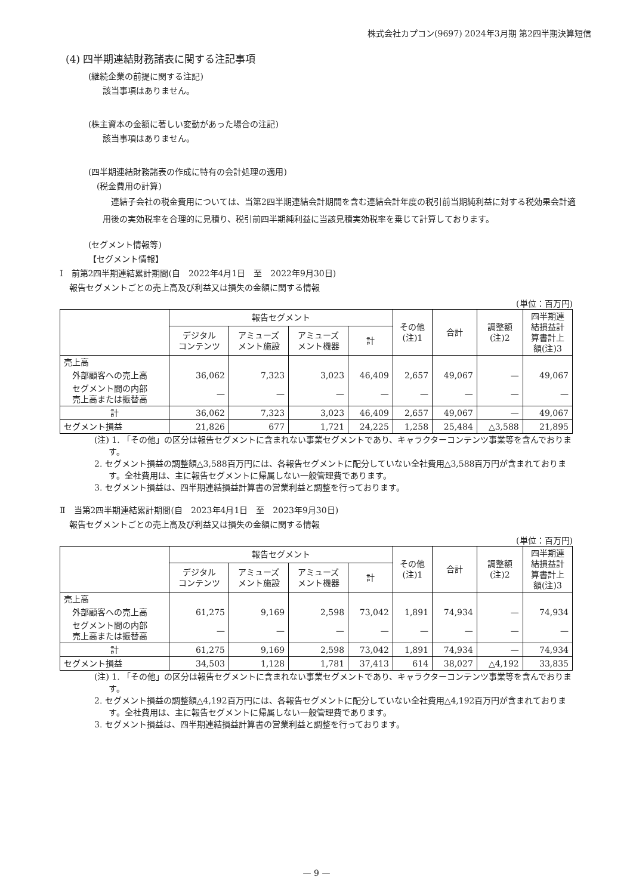株式会社カプコン(9697) 2024年3月期 第2四半期決算短信
(4) 四半期連結財務諸表に関する注記事項
(継続企業の前提に関する注記)
該当事項はありません。
(株主資本の金額に著しい変動があった場合の注記)
該当事項はありません。
(四半期連結財務諸表の作成に特有の会計処理の適用)
(税金費用の計算)
連結子会社の税金費用については、当第2四半期連結会計期間を含む連結会計年度の税引前当期純利益に対する税効果会計適用後の実効税率を合理的に見積り、税引前四半期純利益に当該見積実効税率を乗じて計算しております。
(セグメント情報等)
【セグメント情報】
Ⅰ　前第2四半期連結累計期間(自　2022年4月1日　至　2022年9月30日)
報告セグメントごとの売上高及び利益又は損失の金額に関する情報
(単位：百万円)
| | 報告セグメント | | | | その他 (注)1 | 合計 | 調整額 (注)2 | 四半期連 結損益計 算書計上 額(注)3 |
| --- | --- | --- | --- | --- | --- | --- | --- | --- |
| | デジタル コンテンツ | アミューズ メント施設 | アミューズ メント機器 | 計 | | | | |
| 売上高 | | | | | | | | |
| 外部顧客への売上高 | 36,062 | 7,323 | 3,023 | 46,409 | 2,657 | 49,067 | — | 49,067 |
| セグメント間の内部 売上高または振替高 | — | — | — | — | — | — | — | — |
| 計 | 36,062 | 7,323 | 3,023 | 46,409 | 2,657 | 49,067 | — | 49,067 |
| セグメント損益 | 21,826 | 677 | 1,721 | 24,225 | 1,258 | 25,484 | △3,588 | 21,895 |
(注) 1. 「その他」の区分は報告セグメントに含まれない事業セグメントであり、キャラクターコンテンツ事業等を含んでおります。
2. セグメント損益の調整額△3,588百万円には、各報告セグメントに配分していない全社費用△3,588百万円が含まれております。全社費用は、主に報告セグメントに帰属しない一般管理費であります。
3. セグメント損益は、四半期連結損益計算書の営業利益と調整を行っております。
Ⅱ　当第2四半期連結累計期間(自　2023年4月1日　至　2023年9月30日)
報告セグメントごとの売上高及び利益又は損失の金額に関する情報
(単位：百万円)
| | 報告セグメント | | | | その他 (注)1 | 合計 | 調整額 (注)2 | 四半期連 結損益計 算書計上 額(注)3 |
| --- | --- | --- | --- | --- | --- | --- | --- | --- |
| | デジタル コンテンツ | アミューズ メント施設 | アミューズ メント機器 | 計 | | | | |
| 売上高 | | | | | | | | |
| 外部顧客への売上高 | 61,275 | 9,169 | 2,598 | 73,042 | 1,891 | 74,934 | — | 74,934 |
| セグメント間の内部 売上高または振替高 | — | — | — | — | — | — | — | — |
| 計 | 61,275 | 9,169 | 2,598 | 73,042 | 1,891 | 74,934 | — | 74,934 |
| セグメント損益 | 34,503 | 1,128 | 1,781 | 37,413 | 614 | 38,027 | △4,192 | 33,835 |
(注) 1. 「その他」の区分は報告セグメントに含まれない事業セグメントであり、キャラクターコンテンツ事業等を含んでおります。
2. セグメント損益の調整額△4,192百万円には、各報告セグメントに配分していない全社費用△4,192百万円が含まれております。全社費用は、主に報告セグメントに帰属しない一般管理費であります。
3. セグメント損益は、四半期連結損益計算書の営業利益と調整を行っております。
— 9 —